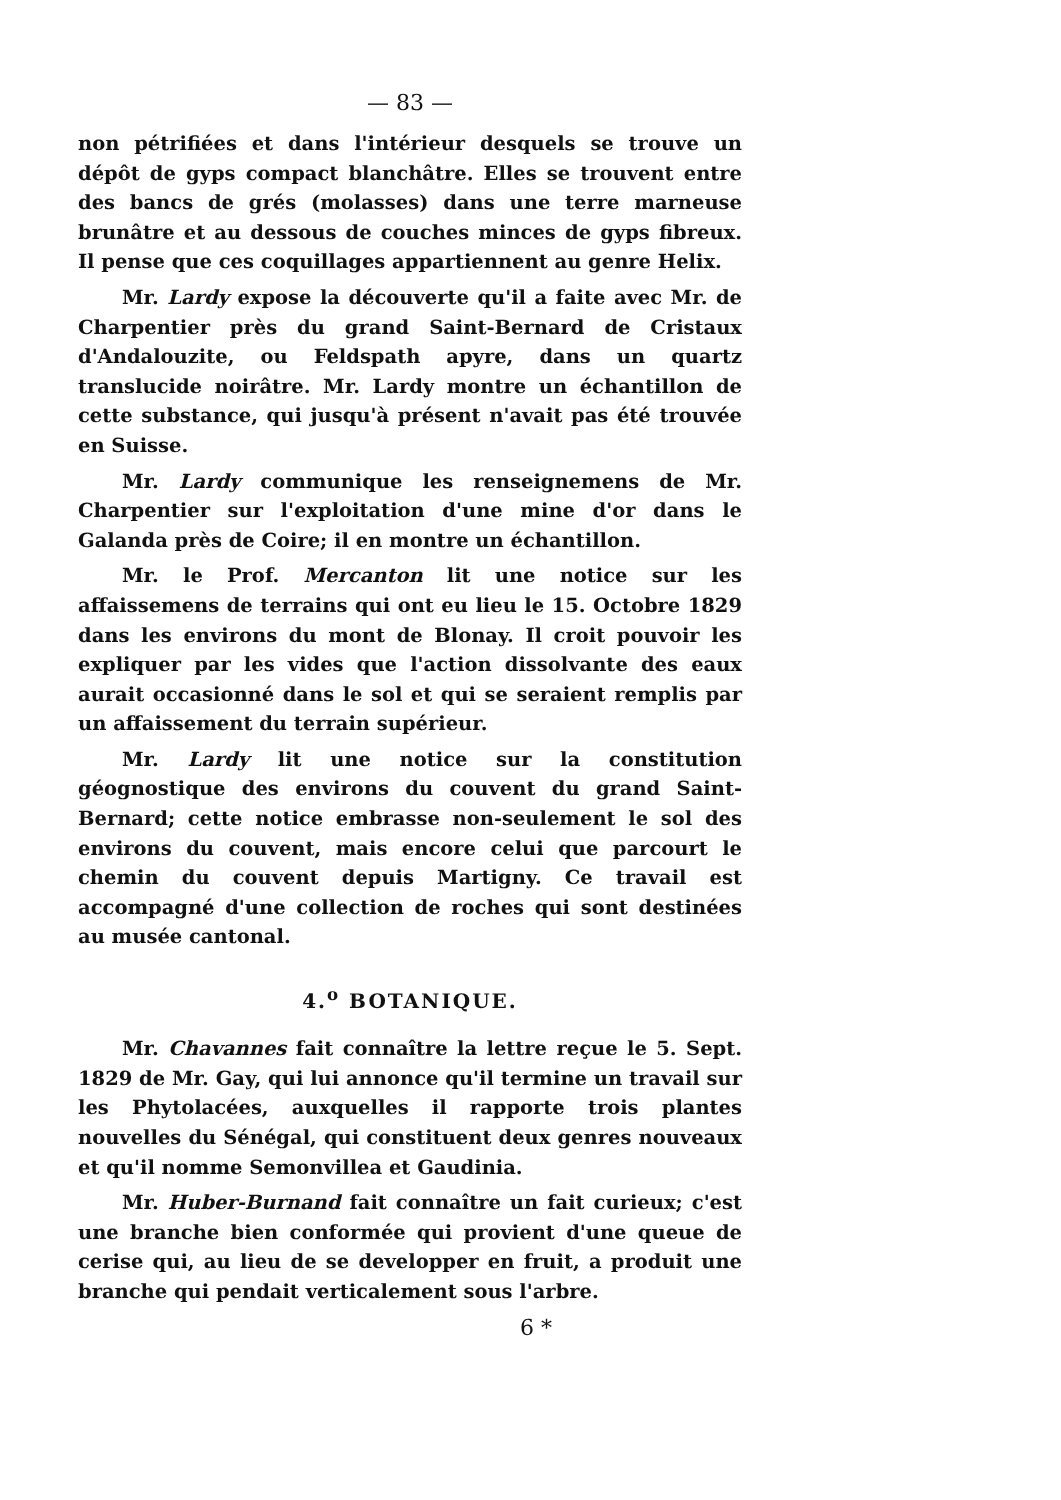— 83 —
non pétrifiées et dans l'intérieur desquels se trouve un dépôt de gyps compact blanchâtre. Elles se trouvent entre des bancs de grés (molasses) dans une terre marneuse brunâtre et au dessous de couches minces de gyps fibreux. Il pense que ces coquillages appartiennent au genre Helix.
Mr. Lardy expose la découverte qu'il a faite avec Mr. de Charpentier près du grand Saint-Bernard de Cristaux d'Andalouzite, ou Feldspath apyre, dans un quartz translucide noirâtre. Mr. Lardy montre un échantillon de cette substance, qui jusqu'à présent n'avait pas été trouvée en Suisse.
Mr. Lardy communique les renseignemens de Mr. Charpentier sur l'exploitation d'une mine d'or dans le Galanda près de Coire; il en montre un échantillon.
Mr. le Prof. Mercanton lit une notice sur les affaissemens de terrains qui ont eu lieu le 15. Octobre 1829 dans les environs du mont de Blonay. Il croit pouvoir les expliquer par les vides que l'action dissolvante des eaux aurait occasionné dans le sol et qui se seraient remplis par un affaissement du terrain supérieur.
Mr. Lardy lit une notice sur la constitution géognostique des environs du couvent du grand Saint-Bernard; cette notice embrasse non-seulement le sol des environs du couvent, mais encore celui que parcourt le chemin du couvent depuis Martigny. Ce travail est accompagné d'une collection de roches qui sont destinées au musée cantonal.
4.<sup>o</sup> BOTANIQUE.
Mr. Chavannes fait connaître la lettre reçue le 5. Sept. 1829 de Mr. Gay, qui lui annonce qu'il termine un travail sur les Phytolacées, auxquelles il rapporte trois plantes nouvelles du Sénégal, qui constituent deux genres nouveaux et qu'il nomme Semonvillea et Gaudinia.
Mr. Huber-Burnand fait connaître un fait curieux; c'est une branche bien conformée qui provient d'une queue de cerise qui, au lieu de se developper en fruit, a produit une branche qui pendait verticalement sous l'arbre.
6 *